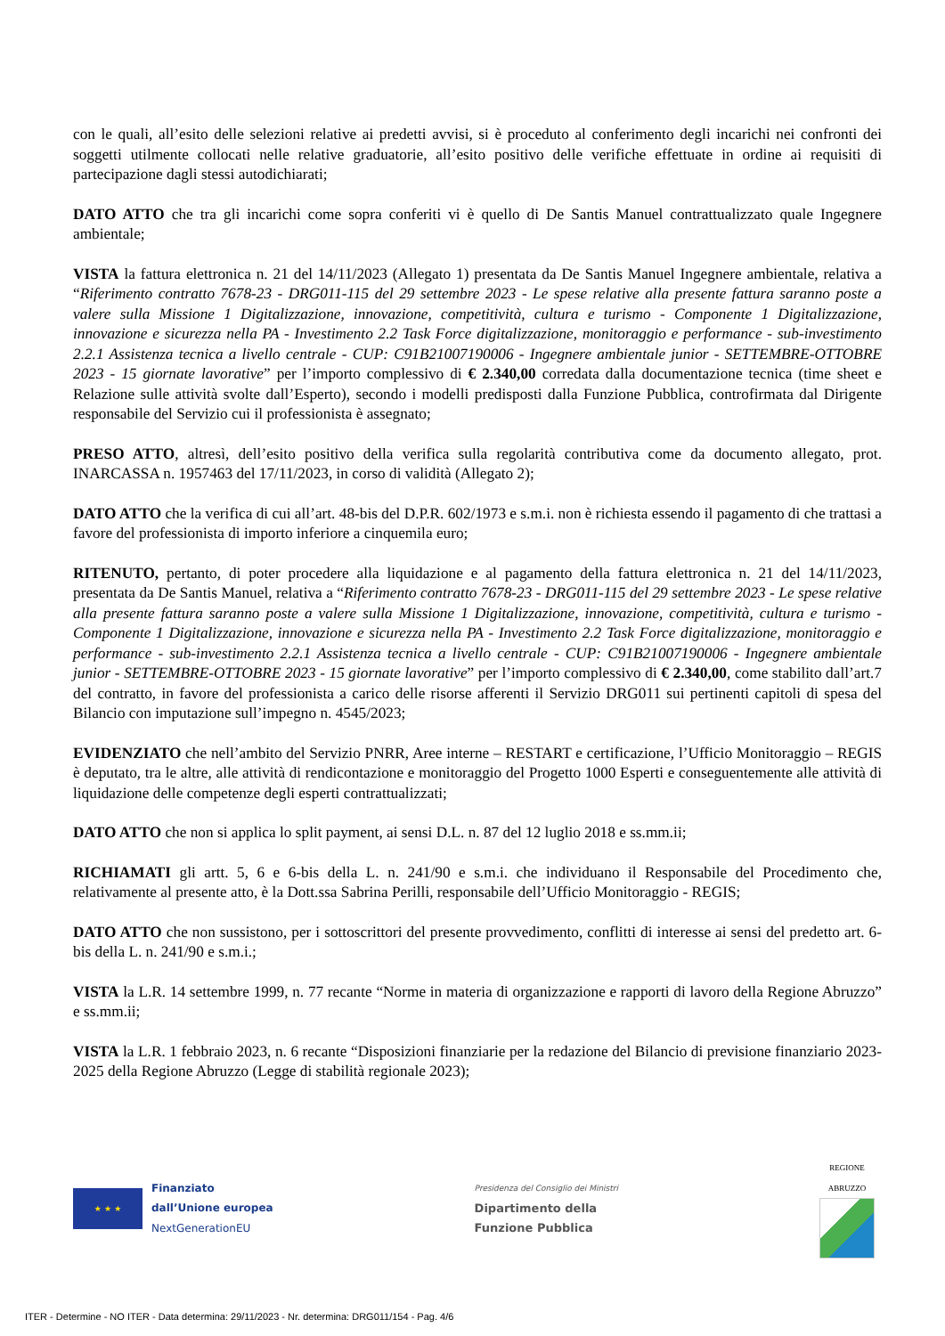con le quali, all’esito delle selezioni relative ai predetti avvisi, si è proceduto al conferimento degli incarichi nei confronti dei soggetti utilmente collocati nelle relative graduatorie, all’esito positivo delle verifiche effettuate in ordine ai requisiti di partecipazione dagli stessi autodichiarati;
DATO ATTO che tra gli incarichi come sopra conferiti vi è quello di De Santis Manuel contrattualizzato quale Ingegnere ambientale;
VISTA la fattura elettronica n. 21 del 14/11/2023 (Allegato 1) presentata da De Santis Manuel Ingegnere ambientale, relativa a “Riferimento contratto 7678-23 - DRG011-115 del 29 settembre 2023 - Le spese relative alla presente fattura saranno poste a valere sulla Missione 1 Digitalizzazione, innovazione, competitività, cultura e turismo - Componente 1 Digitalizzazione, innovazione e sicurezza nella PA - Investimento 2.2 Task Force digitalizzazione, monitoraggio e performance - sub-investimento 2.2.1 Assistenza tecnica a livello centrale - CUP: C91B21007190006 - Ingegnere ambientale junior - SETTEMBRE-OTTOBRE 2023 - 15 giornate lavorative” per l’importo complessivo di € 2.340,00 corredata dalla documentazione tecnica (time sheet e Relazione sulle attività svolte dall’Esperto), secondo i modelli predisposti dalla Funzione Pubblica, controfirmata dal Dirigente responsabile del Servizio cui il professionista è assegnato;
PRESO ATTO, altresì, dell’esito positivo della verifica sulla regolarità contributiva come da documento allegato, prot. INARCASSA n. 1957463 del 17/11/2023, in corso di validità (Allegato 2);
DATO ATTO che la verifica di cui all’art. 48-bis del D.P.R. 602/1973 e s.m.i. non è richiesta essendo il pagamento di che trattasi a favore del professionista di importo inferiore a cinquemila euro;
RITENUTO, pertanto, di poter procedere alla liquidazione e al pagamento della fattura elettronica n. 21 del 14/11/2023, presentata da De Santis Manuel, relativa a “Riferimento contratto 7678-23 - DRG011-115 del 29 settembre 2023 - Le spese relative alla presente fattura saranno poste a valere sulla Missione 1 Digitalizzazione, innovazione, competitività, cultura e turismo - Componente 1 Digitalizzazione, innovazione e sicurezza nella PA - Investimento 2.2 Task Force digitalizzazione, monitoraggio e performance - sub-investimento 2.2.1 Assistenza tecnica a livello centrale - CUP: C91B21007190006 - Ingegnere ambientale junior - SETTEMBRE-OTTOBRE 2023 - 15 giornate lavorative” per l’importo complessivo di € 2.340,00, come stabilito dall’art.7 del contratto, in favore del professionista a carico delle risorse afferenti il Servizio DRG011 sui pertinenti capitoli di spesa del Bilancio con imputazione sull’impegno n. 4545/2023;
EVIDENZIATO che nell’ambito del Servizio PNRR, Aree interne – RESTART e certificazione, l’Ufficio Monitoraggio – REGIS è deputato, tra le altre, alle attività di rendicontazione e monitoraggio del Progetto 1000 Esperti e conseguentemente alle attività di liquidazione delle competenze degli esperti contrattualizzati;
DATO ATTO che non si applica lo split payment, ai sensi D.L. n. 87 del 12 luglio 2018 e ss.mm.ii;
RICHIAMATI gli artt. 5, 6 e 6-bis della L. n. 241/90 e s.m.i. che individuano il Responsabile del Procedimento che, relativamente al presente atto, è la Dott.ssa Sabrina Perilli, responsabile dell’Ufficio Monitoraggio - REGIS;
DATO ATTO che non sussistono, per i sottoscrittori del presente provvedimento, conflitti di interesse ai sensi del predetto art. 6-bis della L. n. 241/90 e s.m.i.;
VISTA la L.R. 14 settembre 1999, n. 77 recante “Norme in materia di organizzazione e rapporti di lavoro della Regione Abruzzo” e ss.mm.ii;
VISTA la L.R. 1 febbraio 2023, n. 6 recante “Disposizioni finanziarie per la redazione del Bilancio di previsione finanziario 2023-2025 della Regione Abruzzo (Legge di stabilità regionale 2023);
★ ★ ★
Finanziato
dall’Unione europea
NextGenerationEU
Presidenza del Consiglio dei Ministri
Dipartimento della
Funzione Pubblica
REGIONE
ABRUZZO
ITER - Determine - NO ITER - Data determina: 29/11/2023 - Nr. determina: DRG011/154 - Pag. 4/6